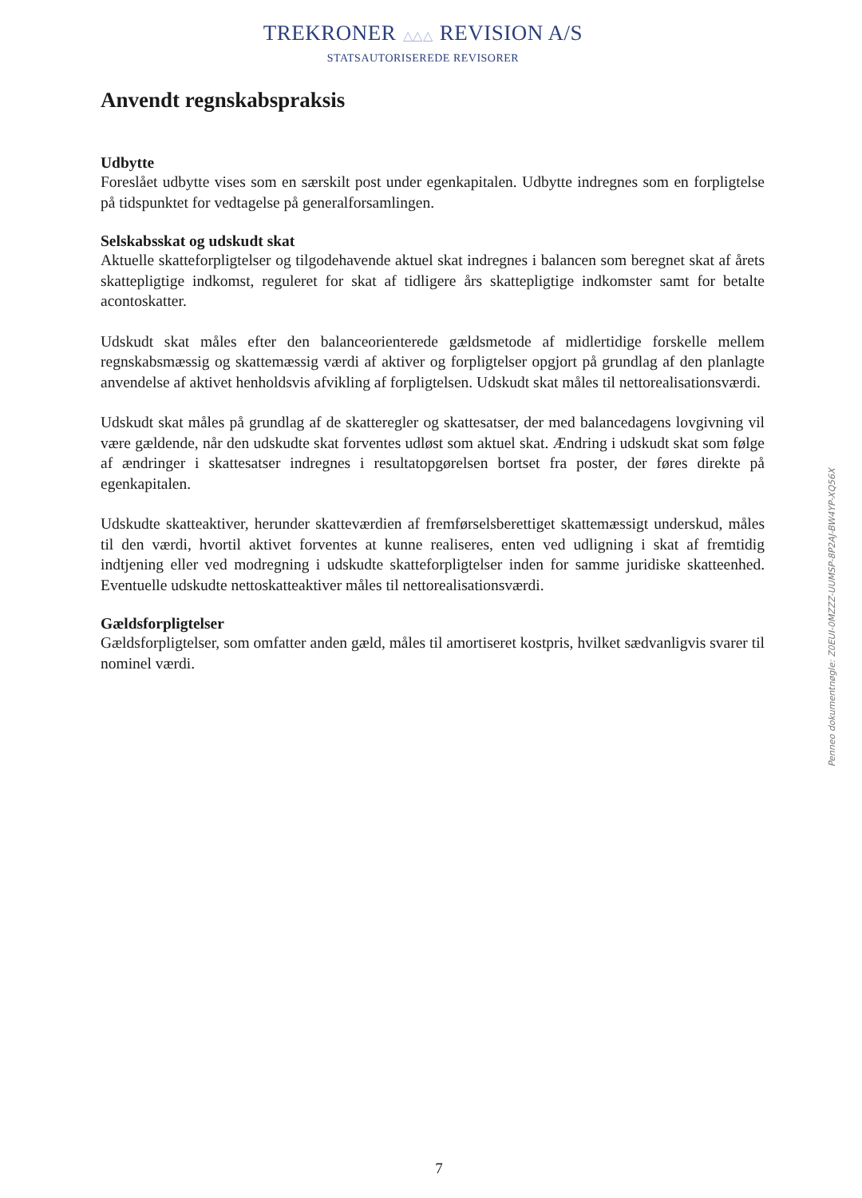TREKRONER △△△ REVISION A/S
STATSAUTORISEREDE REVISORER
Anvendt regnskabspraksis
Udbytte
Foreslået udbytte vises som en særskilt post under egenkapitalen. Udbytte indregnes som en forpligtelse på tidspunktet for vedtagelse på generalforsamlingen.
Selskabsskat og udskudt skat
Aktuelle skatteforpligtelser og tilgodehavende aktuel skat indregnes i balancen som beregnet skat af årets skattepligtige indkomst, reguleret for skat af tidligere års skattepligtige indkomster samt for betalte acontoskatter.
Udskudt skat måles efter den balanceorienterede gældsmetode af midlertidige forskelle mellem regnskabsmæssig og skattemæssig værdi af aktiver og forpligtelser opgjort på grundlag af den planlagte anvendelse af aktivet henholdsvis afvikling af forpligtelsen. Udskudt skat måles til nettorealisationsværdi.
Udskudt skat måles på grundlag af de skatteregler og skattesatser, der med balancedagens lovgivning vil være gældende, når den udskudte skat forventes udløst som aktuel skat. Ændring i udskudt skat som følge af ændringer i skattesatser indregnes i resultatopgørelsen bortset fra poster, der føres direkte på egenkapitalen.
Udskudte skatteaktiver, herunder skatteværdien af fremførselsberettiget skattemæssigt underskud, måles til den værdi, hvortil aktivet forventes at kunne realiseres, enten ved udligning i skat af fremtidig indtjening eller ved modregning i udskudte skatteforpligtelser inden for samme juridiske skatteenhed. Eventuelle udskudte nettoskatteaktiver måles til nettorealisationsværdi.
Gældsforpligtelser
Gældsforpligtelser, som omfatter anden gæld, måles til amortiseret kostpris, hvilket sædvanligvis svarer til nominel værdi.
Penneo dokumentnøgle: Z0EUI-0MZZZ-UUMSP-8P2AJ-BW4YP-XQ56X
7